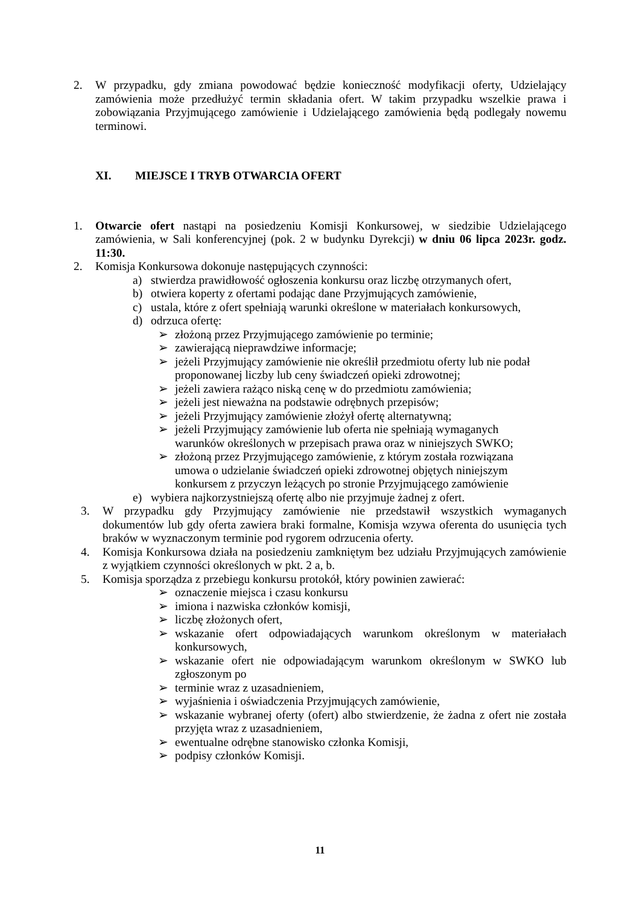2. W przypadku, gdy zmiana powodować będzie konieczność modyfikacji oferty, Udzielający zamówienia może przedłużyć termin składania ofert. W takim przypadku wszelkie prawa i zobowiązania Przyjmującego zamówienie i Udzielającego zamówienia będą podlegały nowemu terminowi.
XI. MIEJSCE I TRYB OTWARCIA OFERT
1. Otwarcie ofert nastąpi na posiedzeniu Komisji Konkursowej, w siedzibie Udzielającego zamówienia, w Sali konferencyjnej (pok. 2 w budynku Dyrekcji) w dniu 06 lipca 2023r. godz. 11:30.
2. Komisja Konkursowa dokonuje następujących czynności:
a) stwierdza prawidłowość ogłoszenia konkursu oraz liczbę otrzymanych ofert,
b) otwiera koperty z ofertami podając dane Przyjmujących zamówienie,
c) ustala, które z ofert spełniają warunki określone w materiałach konkursowych,
d) odrzuca ofertę:
➢ złożoną przez Przyjmującego zamówienie po terminie;
➢ zawierającą nieprawdziwe informacje;
➢ jeżeli Przyjmujący zamówienie nie określił przedmiotu oferty lub nie podał proponowanej liczby lub ceny świadczeń opieki zdrowotnej;
➢ jeżeli zawiera rażąco niską cenę w do przedmiotu zamówienia;
➢ jeżeli jest nieważna na podstawie odrębnych przepisów;
➢ jeżeli Przyjmujący zamówienie złożył ofertę alternatywną;
➢ jeżeli Przyjmujący zamówienie lub oferta nie spełniają wymaganych warunków określonych w przepisach prawa oraz w niniejszych SWKO;
➢ złożoną przez Przyjmującego zamówienie, z którym została rozwiązana umowa o udzielanie świadczeń opieki zdrowotnej objętych niniejszym konkursem z przyczyn leżących po stronie Przyjmującego zamówienie
e) wybiera najkorzystniejszą ofertę albo nie przyjmuje żadnej z ofert.
3. W przypadku gdy Przyjmujący zamówienie nie przedstawił wszystkich wymaganych dokumentów lub gdy oferta zawiera braki formalne, Komisja wzywa oferenta do usunięcia tych braków w wyznaczonym terminie pod rygorem odrzucenia oferty.
4. Komisja Konkursowa działa na posiedzeniu zamkniętym bez udziału Przyjmujących zamówienie z wyjątkiem czynności określonych w pkt. 2 a, b.
5. Komisja sporządza z przebiegu konkursu protokół, który powinien zawierać:
➢ oznaczenie miejsca i czasu konkursu
➢ imiona i nazwiska członków komisji,
➢ liczbę złożonych ofert,
➢ wskazanie ofert odpowiadających warunkom określonym w materiałach konkursowych,
➢ wskazanie ofert nie odpowiadającym warunkom określonym w SWKO lub zgłoszonym po
➢ terminie wraz z uzasadnieniem,
➢ wyjaśnienia i oświadczenia Przyjmujących zamówienie,
➢ wskazanie wybranej oferty (ofert) albo stwierdzenie, że żadna z ofert nie została przyjęta wraz z uzasadnieniem,
➢ ewentualne odrębne stanowisko członka Komisji,
➢ podpisy członków Komisji.
11